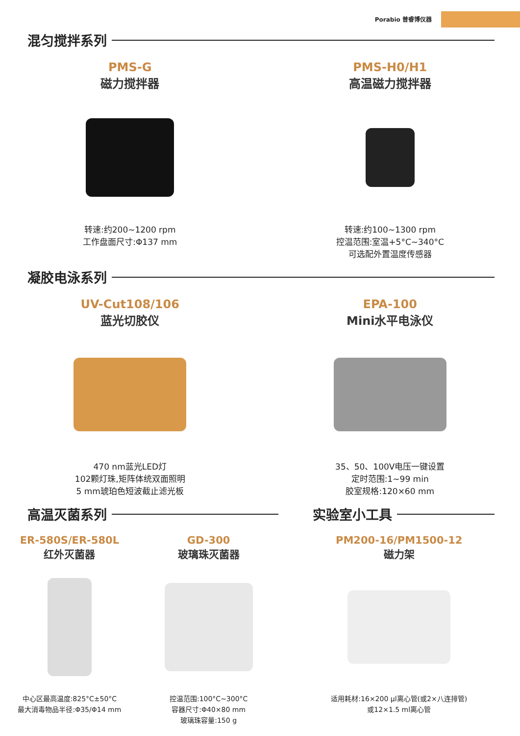Porabio 普睿博仪器
混匀搅拌系列
PMS-G
磁力搅拌器
转速:约200~1200 rpm
工作盘面尺寸:Φ137 mm
PMS-H0/H1
高温磁力搅拌器
转速:约100~1300 rpm
控温范围:室温+5°C~340°C
可选配外置温度传感器
凝胶电泳系列
UV-Cut108/106
蓝光切胶仪
470 nm蓝光LED灯
102颗灯珠,矩阵体统双面照明
5 mm琥珀色短波截止滤光板
EPA-100
Mini水平电泳仪
35、50、100V电压一键设置
定时范围:1~99 min
胶室规格:120×60 mm
高温灭菌系列
ER-580S/ER-580L
红外灭菌器
中心区最高温度:825°C±50°C
最大消毒物品半径:Φ35/Φ14 mm
GD-300
玻璃珠灭菌器
控温范围:100°C~300°C
容器尺寸:Φ40×80 mm
玻璃珠容量:150 g
实验室小工具
PM200-16/PM1500-12
磁力架
适用耗材:16×200 μl离心管(或2×八连排管)
或12×1.5 ml离心管